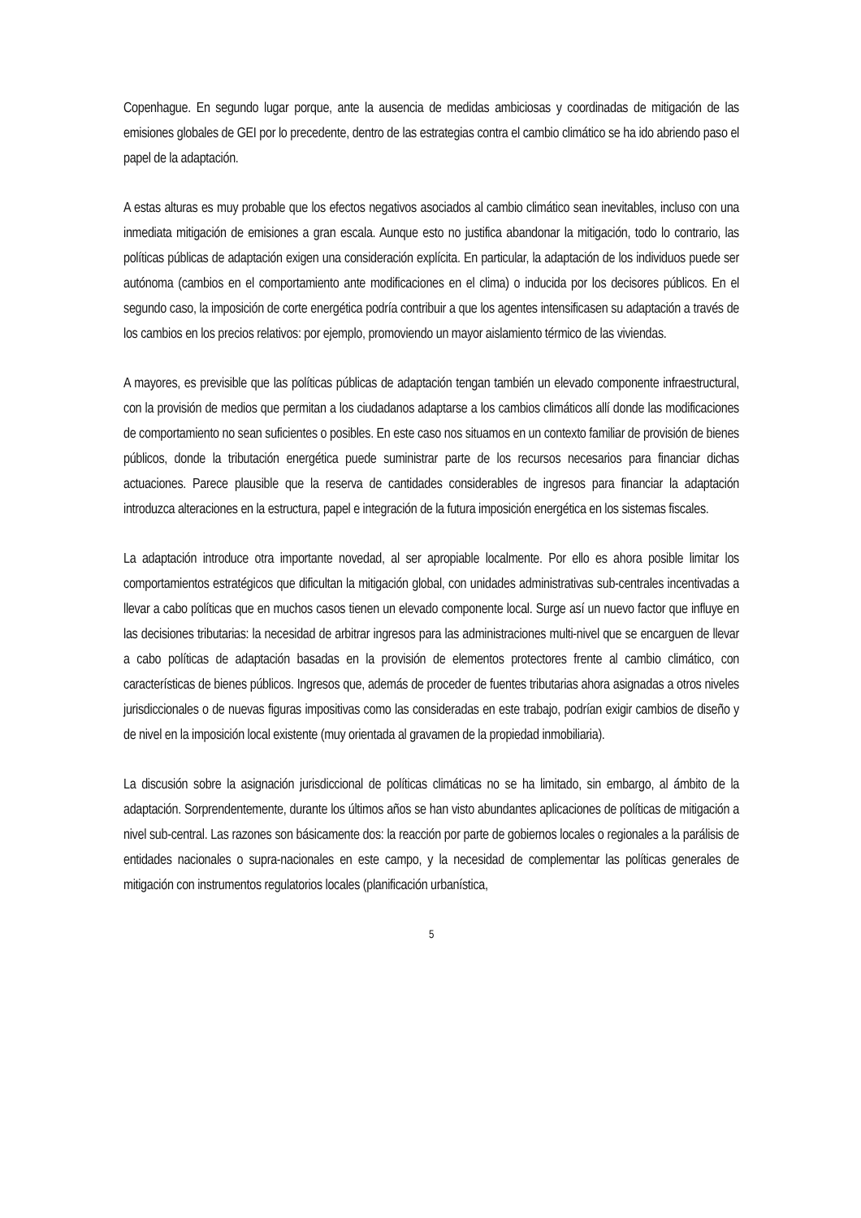Copenhague. En segundo lugar porque, ante la ausencia de medidas ambiciosas y coordinadas de mitigación de las emisiones globales de GEI por lo precedente, dentro de las estrategias contra el cambio climático se ha ido abriendo paso el papel de la adaptación.
A estas alturas es muy probable que los efectos negativos asociados al cambio climático sean inevitables, incluso con una inmediata mitigación de emisiones a gran escala. Aunque esto no justifica abandonar la mitigación, todo lo contrario, las políticas públicas de adaptación exigen una consideración explícita. En particular, la adaptación de los individuos puede ser autónoma (cambios en el comportamiento ante modificaciones en el clima) o inducida por los decisores públicos. En el segundo caso, la imposición de corte energética podría contribuir a que los agentes intensificasen su adaptación a través de los cambios en los precios relativos: por ejemplo, promoviendo un mayor aislamiento térmico de las viviendas.
A mayores, es previsible que las políticas públicas de adaptación tengan también un elevado componente infraestructural, con la provisión de medios que permitan a los ciudadanos adaptarse a los cambios climáticos allí donde las modificaciones de comportamiento no sean suficientes o posibles. En este caso nos situamos en un contexto familiar de provisión de bienes públicos, donde la tributación energética puede suministrar parte de los recursos necesarios para financiar dichas actuaciones. Parece plausible que la reserva de cantidades considerables de ingresos para financiar la adaptación introduzca alteraciones en la estructura, papel e integración de la futura imposición energética en los sistemas fiscales.
La adaptación introduce otra importante novedad, al ser apropiable localmente. Por ello es ahora posible limitar los comportamientos estratégicos que dificultan la mitigación global, con unidades administrativas sub-centrales incentivadas a llevar a cabo políticas que en muchos casos tienen un elevado componente local. Surge así un nuevo factor que influye en las decisiones tributarias: la necesidad de arbitrar ingresos para las administraciones multi-nivel que se encarguen de llevar a cabo políticas de adaptación basadas en la provisión de elementos protectores frente al cambio climático, con características de bienes públicos. Ingresos que, además de proceder de fuentes tributarias ahora asignadas a otros niveles jurisdiccionales o de nuevas figuras impositivas como las consideradas en este trabajo, podrían exigir cambios de diseño y de nivel en la imposición local existente (muy orientada al gravamen de la propiedad inmobiliaria).
La discusión sobre la asignación jurisdiccional de políticas climáticas no se ha limitado, sin embargo, al ámbito de la adaptación. Sorprendentemente, durante los últimos años se han visto abundantes aplicaciones de políticas de mitigación a nivel sub-central. Las razones son básicamente dos: la reacción por parte de gobiernos locales o regionales a la parálisis de entidades nacionales o supra-nacionales en este campo, y la necesidad de complementar las políticas generales de mitigación con instrumentos regulatorios locales (planificación urbanística,
5